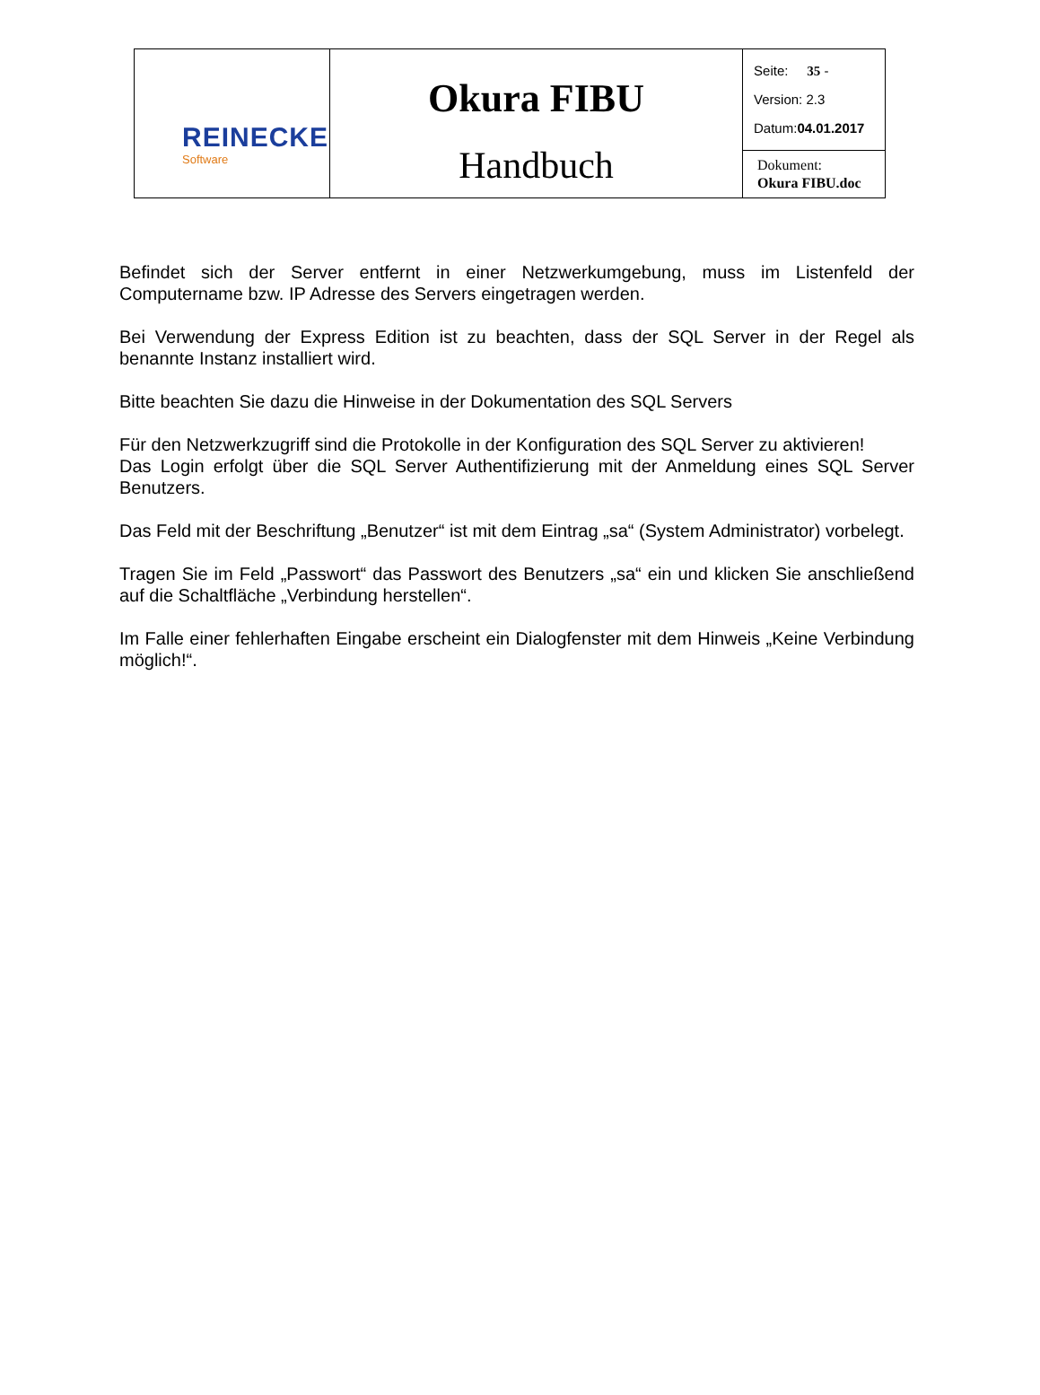| REINECKE Software | Okura FIBU Handbuch | Seite: 35 - Version: 2.3 Datum: 04.01.2017 |
| | | Dokument: Okura FIBU.doc |
Befindet sich der Server entfernt in einer Netzwerkumgebung, muss im Listenfeld der Computername bzw. IP Adresse des Servers eingetragen werden.
Bei Verwendung der Express Edition ist zu beachten, dass der SQL Server in der Regel als benannte Instanz installiert wird.
Bitte beachten Sie dazu die Hinweise in der Dokumentation des SQL Servers
Für den Netzwerkzugriff sind die Protokolle in der Konfiguration des SQL Server zu aktivieren!
Das Login erfolgt über die SQL Server Authentifizierung mit der Anmeldung eines SQL Server Benutzers.
Das Feld mit der Beschriftung „Benutzer“ ist mit dem Eintrag „sa“ (System Administrator) vorbelegt.
Tragen Sie im Feld „Passwort“ das Passwort des Benutzers „sa“ ein und klicken Sie anschließend auf die Schaltfläche „Verbindung herstellen“.
Im Falle einer fehlerhaften Eingabe erscheint ein Dialogfenster mit dem Hinweis „Keine Verbindung möglich!“.